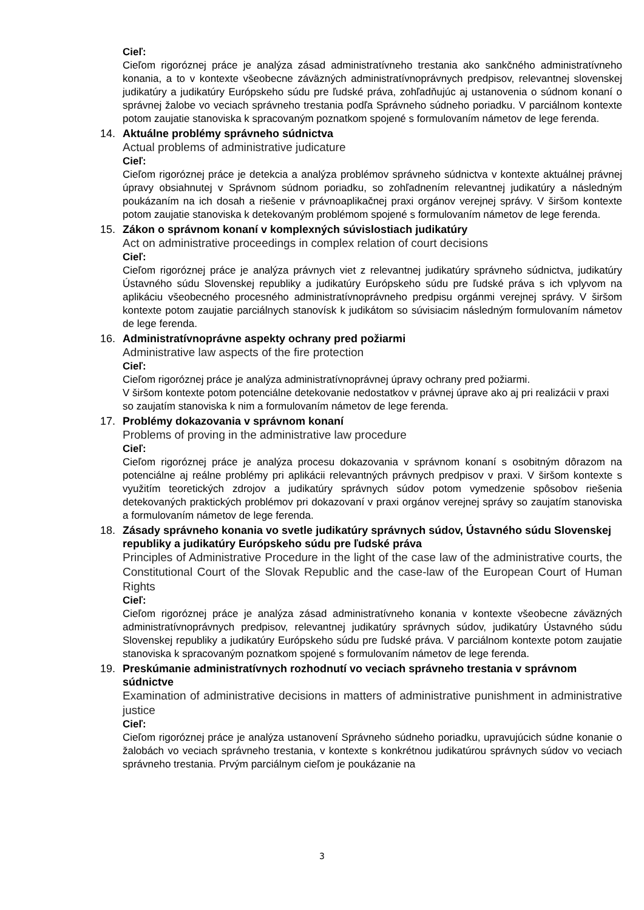Cieľ:
Cieľom rigoróznej práce je analýza zásad administratívneho trestania ako sankčného administratívneho konania, a to v kontexte všeobecne záväzných administratívnoprávnych predpisov, relevantnej slovenskej judikatúry a judikatúry Európskeho súdu pre ľudské práva, zohľadňujúc aj ustanovenia o súdnom konaní o správnej žalobe vo veciach správneho trestania podľa Správneho súdneho poriadku. V parciálnom kontexte potom zaujatie stanoviska k spracovaným poznatkom spojené s formulovaním námetov de lege ferenda.
14. Aktuálne problémy správneho súdnictva
Actual problems of administrative judicature
Cieľ:
Cieľom rigoróznej práce je detekcia a analýza problémov správneho súdnictva v kontexte aktuálnej právnej úpravy obsiahnutej v Správnom súdnom poriadku, so zohľadnením relevantnej judikatúry a následným poukázaním na ich dosah a riešenie v právnoaplikačnej praxi orgánov verejnej správy. V širšom kontexte potom zaujatie stanoviska k detekovaným problémom spojené s formulovaním námetov de lege ferenda.
15. Zákon o správnom konaní v komplexných súvislostiach judikatúry
Act on administrative proceedings in complex relation of court decisions
Cieľ:
Cieľom rigoróznej práce je analýza právnych viet z relevantnej judikatúry správneho súdnictva, judikatúry Ústavného súdu Slovenskej republiky a judikatúry Európskeho súdu pre ľudské práva s ich vplyvom na aplikáciu všeobecného procesného administratívnoprávneho predpisu orgánmi verejnej správy. V širšom kontexte potom zaujatie parciálnych stanovísk k judikátom so súvisiacim následným formulovaním námetov de lege ferenda.
16. Administratívnoprávne aspekty ochrany pred požiarmi
Administrative law aspects of the fire protection
Cieľ:
Cieľom rigoróznej práce je analýza administratívnoprávnej úpravy ochrany pred požiarmi.
V širšom kontexte potom potenciálne detekovanie nedostatkov v právnej úprave ako aj pri realizácii v praxi so zaujatím stanoviska k nim a formulovaním námetov de lege ferenda.
17. Problémy dokazovania v správnom konaní
Problems of proving in the administrative law procedure
Cieľ:
Cieľom rigoróznej práce je analýza procesu dokazovania v správnom konaní s osobitným dôrazom na potenciálne aj reálne problémy pri aplikácii relevantných právnych predpisov v praxi. V širšom kontexte s využitím teoretických zdrojov a judikatúry správnych súdov potom vymedzenie spôsobov riešenia detekovaných praktických problémov pri dokazovaní v praxi orgánov verejnej správy so zaujatím stanoviska a formulovaním námetov de lege ferenda.
18. Zásady správneho konania vo svetle judikatúry správnych súdov, Ústavného súdu Slovenskej republiky a judikatúry Európskeho súdu pre ľudské práva
Principles of Administrative Procedure in the light of the case law of the administrative courts, the Constitutional Court of the Slovak Republic and the case-law of the European Court of Human Rights
Cieľ:
Cieľom rigoróznej práce je analýza zásad administratívneho konania v kontexte všeobecne záväzných administratívnoprávnych predpisov, relevantnej judikatúry správnych súdov, judikatúry Ústavného súdu Slovenskej republiky a judikatúry Európskeho súdu pre ľudské práva. V parciálnom kontexte potom zaujatie stanoviska k spracovaným poznatkom spojené s formulovaním námetov de lege ferenda.
19. Preskúmanie administratívnych rozhodnutí vo veciach správneho trestania v správnom súdnictve
Examination of administrative decisions in matters of administrative punishment in administrative justice
Cieľ:
Cieľom rigoróznej práce je analýza ustanovení Správneho súdneho poriadku, upravujúcich súdne konanie o žalobách vo veciach správneho trestania, v kontexte s konkrétnou judikatúrou správnych súdov vo veciach správneho trestania. Prvým parciálnym cieľom je poukázanie na
3